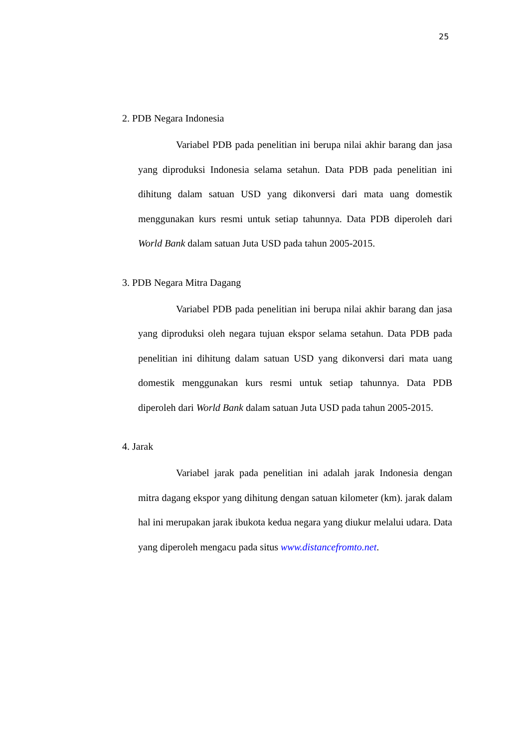25
2. PDB Negara Indonesia
Variabel PDB pada penelitian ini berupa nilai akhir barang dan jasa yang diproduksi Indonesia selama setahun. Data PDB pada penelitian ini dihitung dalam satuan USD yang dikonversi dari mata uang domestik menggunakan kurs resmi untuk setiap tahunnya. Data PDB diperoleh dari World Bank dalam satuan Juta USD pada tahun 2005-2015.
3. PDB Negara Mitra Dagang
Variabel PDB pada penelitian ini berupa nilai akhir barang dan jasa yang diproduksi oleh negara tujuan ekspor selama setahun. Data PDB pada penelitian ini dihitung dalam satuan USD yang dikonversi dari mata uang domestik menggunakan kurs resmi untuk setiap tahunnya. Data PDB diperoleh dari World Bank dalam satuan Juta USD pada tahun 2005-2015.
4. Jarak
Variabel jarak pada penelitian ini adalah jarak Indonesia dengan mitra dagang ekspor yang dihitung dengan satuan kilometer (km). jarak dalam hal ini merupakan jarak ibukota kedua negara yang diukur melalui udara. Data yang diperoleh mengacu pada situs www.distancefromto.net.